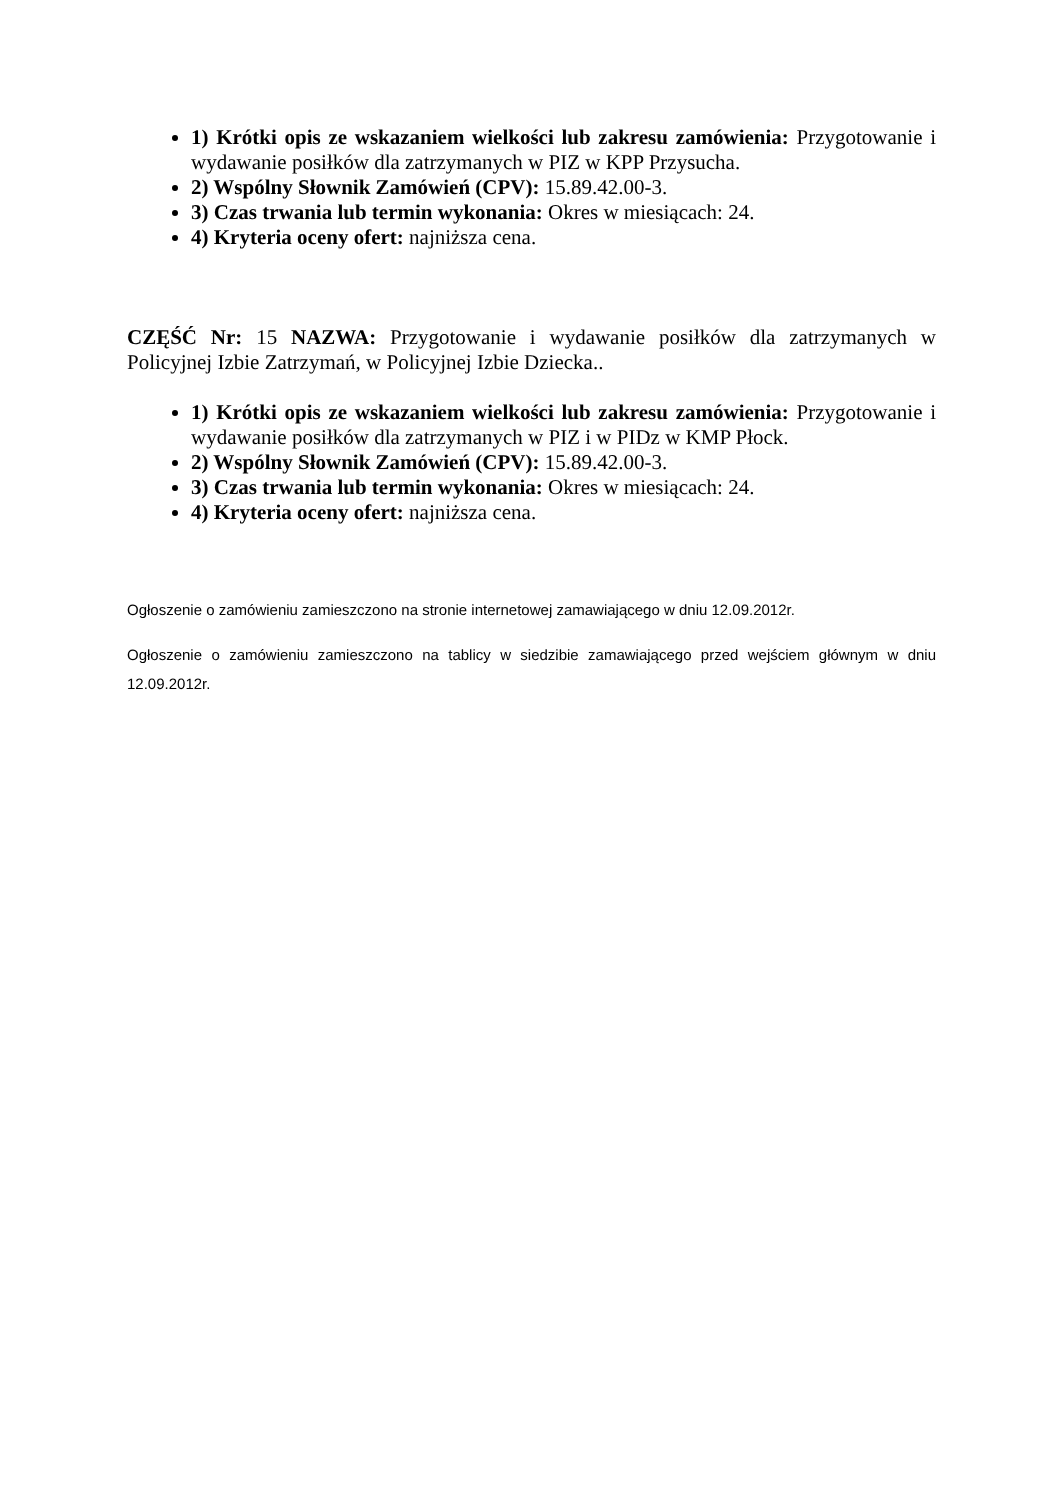1) Krótki opis ze wskazaniem wielkości lub zakresu zamówienia: Przygotowanie i wydawanie posiłków dla zatrzymanych w PIZ w KPP Przysucha.
2) Wspólny Słownik Zamówień (CPV): 15.89.42.00-3.
3) Czas trwania lub termin wykonania: Okres w miesiącach: 24.
4) Kryteria oceny ofert: najniższa cena.
CZĘŚĆ Nr: 15 NAZWA: Przygotowanie i wydawanie posiłków dla zatrzymanych w Policyjnej Izbie Zatrzymań, w Policyjnej Izbie Dziecka..
1) Krótki opis ze wskazaniem wielkości lub zakresu zamówienia: Przygotowanie i wydawanie posiłków dla zatrzymanych w PIZ i w PIDz w KMP Płock.
2) Wspólny Słownik Zamówień (CPV): 15.89.42.00-3.
3) Czas trwania lub termin wykonania: Okres w miesiącach: 24.
4) Kryteria oceny ofert: najniższa cena.
Ogłoszenie o zamówieniu zamieszczono na stronie internetowej zamawiającego w dniu 12.09.2012r.
Ogłoszenie o zamówieniu zamieszczono na tablicy w siedzibie zamawiającego przed wejściem głównym w dniu 12.09.2012r.